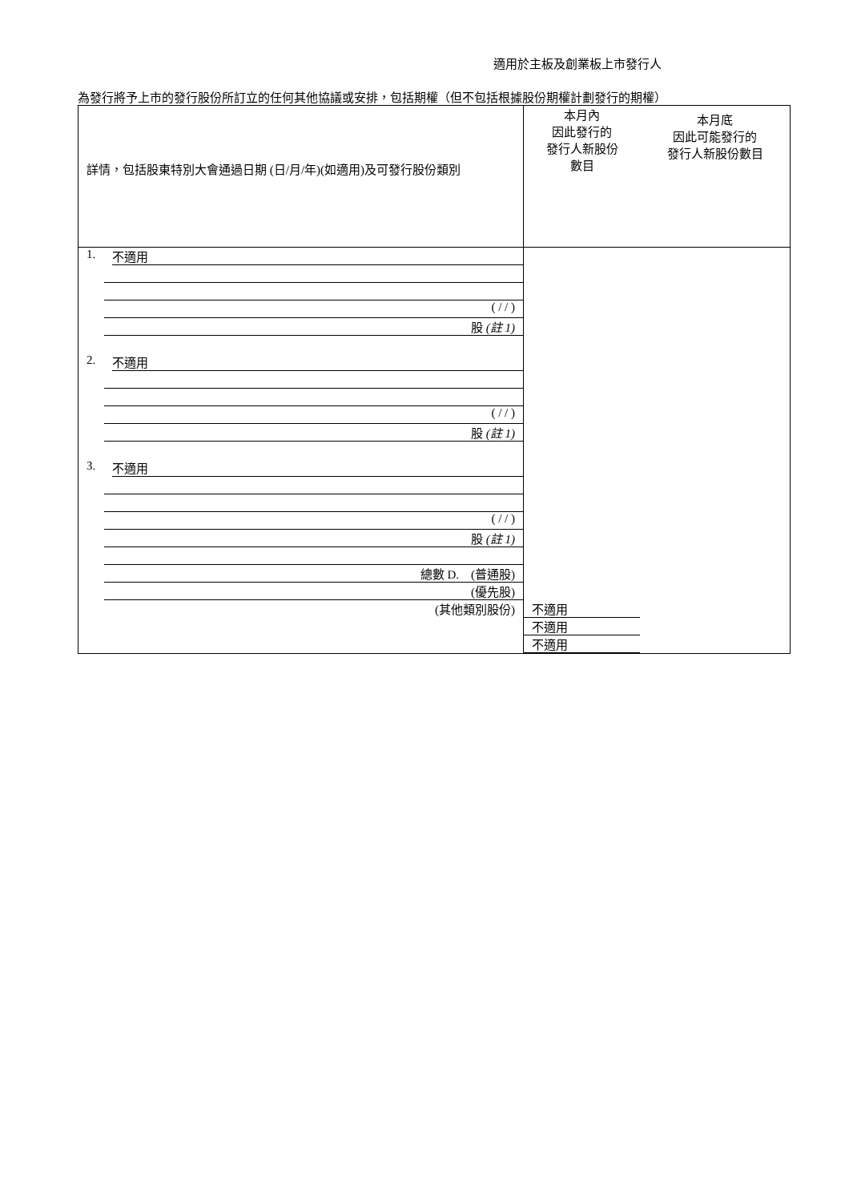適用於主板及創業板上市發行人
為發行將予上市的發行股份所訂立的任何其他協議或安排，包括期權（但不包括根據股份期權計劃發行的期權）
| 詳情，包括股東特別大會通過日期 (日/月/年)(如適用)及可發行股份類別 | 本月內 因此發行的 發行人新股份 數目 | 本月底 因此可能發行的 發行人新股份數目 |
| 1. 不適用 ( / / ) 股 (註 1) 2. 不適用 ( / / ) 股 (註 1) 3. 不適用 ( / / ) 股 (註 1) 總數 D. (普通股) (優先股) (其他類別股份) | 不適用 不適用 不適用 | |